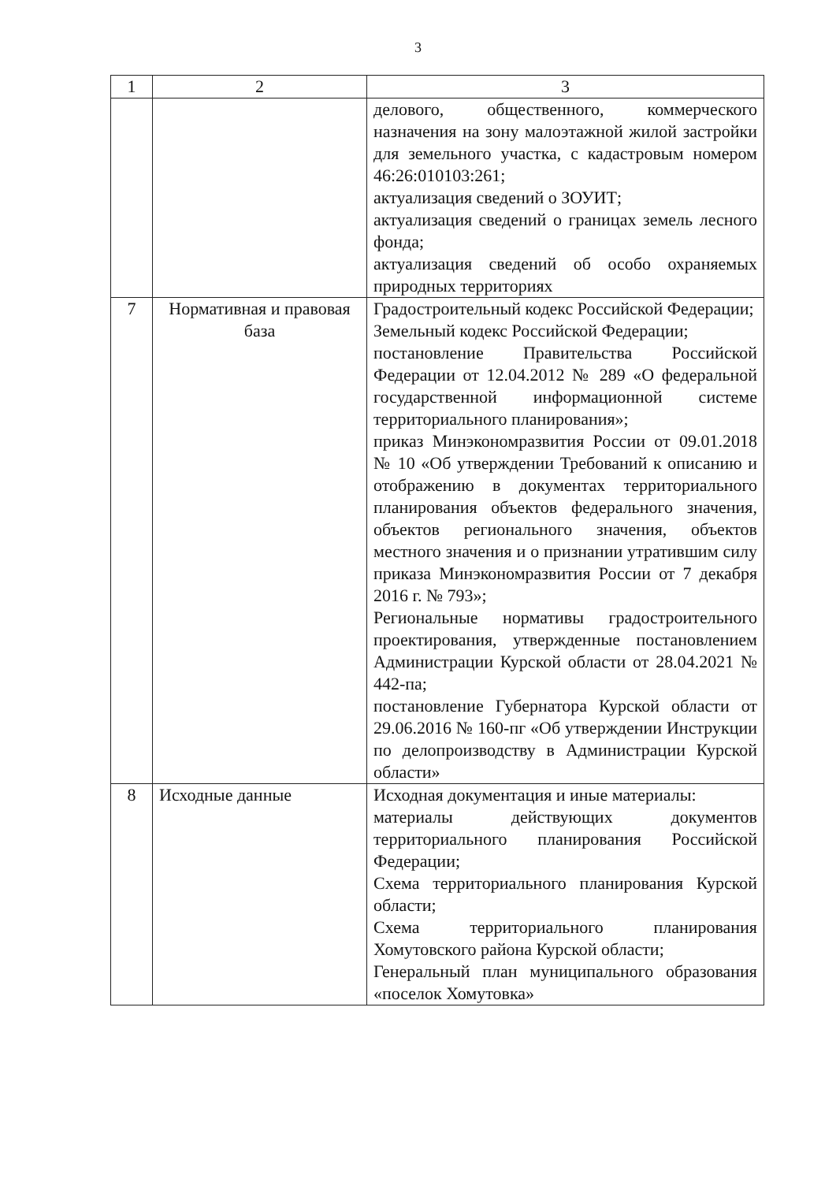3
| 1 | 2 | 3 |
| --- | --- | --- |
| | | делового, общественного, коммерческого назначения на зону малоэтажной жилой застройки для земельного участка, с кадастровым номером 46:26:010103:261; актуализация сведений о ЗОУИТ; актуализация сведений о границах земель лесного фонда; актуализация сведений об особо охраняемых природных территориях |
| 7 | Нормативная и правовая база | Градостроительный кодекс Российской Федерации; Земельный кодекс Российской Федерации; постановление Правительства Российской Федерации от 12.04.2012 № 289 «О федеральной государственной информационной системе территориального планирования»; приказ Минэкономразвития России от 09.01.2018 № 10 «Об утверждении Требований к описанию и отображению в документах территориального планирования объектов федерального значения, объектов регионального значения, объектов местного значения и о признании утратившим силу приказа Минэкономразвития России от 7 декабря 2016 г. № 793»; Региональные нормативы градостроительного проектирования, утвержденные постановлением Администрации Курской области от 28.04.2021 № 442-па; постановление Губернатора Курской области от 29.06.2016 № 160-пг «Об утверждении Инструкции по делопроизводству в Администрации Курской области» |
| 8 | Исходные данные | Исходная документация и иные материалы: материалы действующих документов территориального планирования Российской Федерации; Схема территориального планирования Курской области; Схема территориального планирования Хомутовского района Курской области; Генеральный план муниципального образования «поселок Хомутовка» |